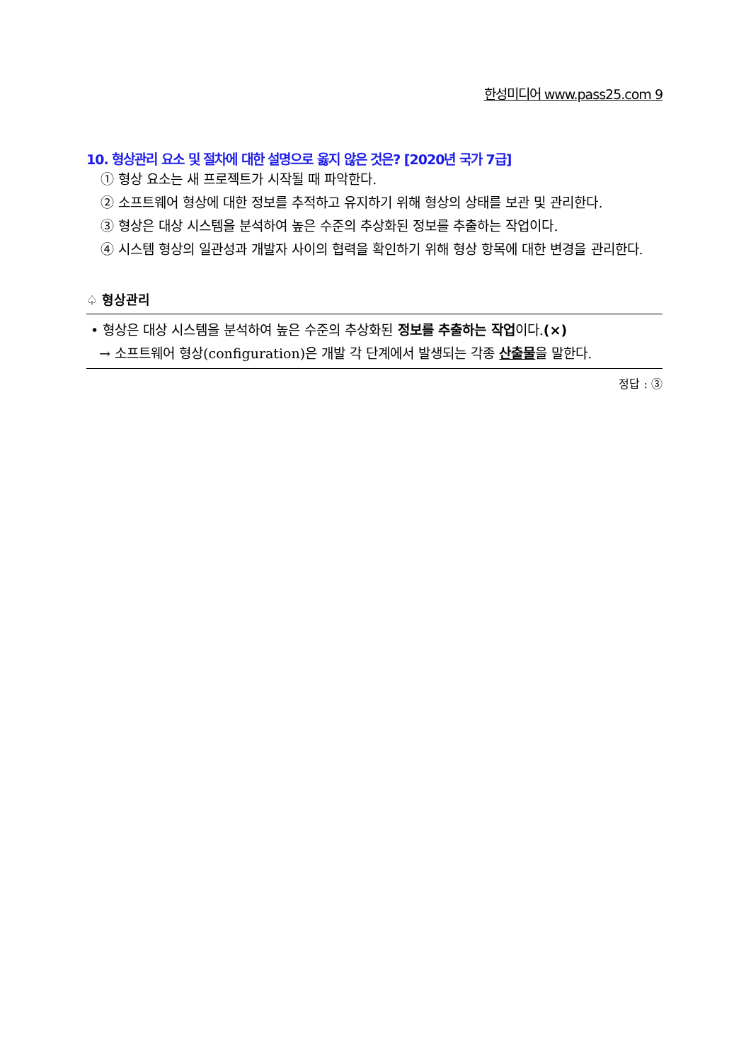한성미디어 www.pass25.com 9
10. 형상관리 요소 및 절차에 대한 설명으로 옳지 않은 것은? [2020년 국가 7급]
① 형상 요소는 새 프로젝트가 시작될 때 파악한다.
② 소프트웨어 형상에 대한 정보를 추적하고 유지하기 위해 형상의 상태를 보관 및 관리한다.
③ 형상은 대상 시스템을 분석하여 높은 수준의 추상화된 정보를 추출하는 작업이다.
④ 시스템 형상의 일관성과 개발자 사이의 협력을 확인하기 위해 형상 항목에 대한 변경을 관리한다.
♤ 형상관리
• 형상은 대상 시스템을 분석하여 높은 수준의 추상화된 정보를 추출하는 작업이다.(×)
→ 소프트웨어 형상(configuration)은 개발 각 단계에서 발생되는 각종 산출물을 말한다.
정답 : ③